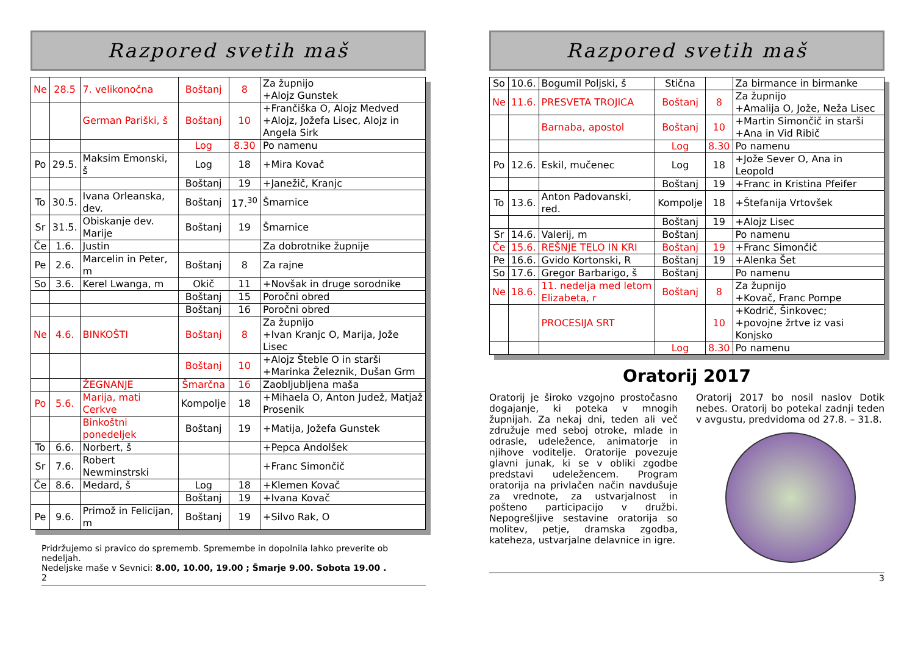Razpored svetih maš
| Ne | 28.5 | 7. velikonočna | Boštanj | 8 | Za župnijo +Alojz Gunstek |
| | | German Pariški, š | Boštanj | 10 | +Frančiška O, Alojz Medved +Alojz, Jožefa Lisec, Alojz in Angela Sirk |
| | | | Log | 8.30 | Po namenu |
| Po | 29.5. | Maksim Emonski, š | Log | 18 | +Mira Kovač |
| | | | Boštanj | 19 | +Janežič, Kranjc |
| To | 30.5. | Ivana Orleanska, dev. | Boštanj | 17.<sup>30</sup> | Šmarnice |
| Sr | 31.5. | Obiskanje dev. Marije | Boštanj | 19 | Šmarnice |
| Če | 1.6. | Justin | | | Za dobrotnike župnije |
| Pe | 2.6. | Marcelin in Peter, m | Boštanj | 8 | Za rajne |
| So | 3.6. | Kerel Lwanga, m | Okič | 11 | +Novšak in druge sorodnike |
| | | | Boštanj | 15 | Poročni obred |
| | | | Boštanj | 16 | Poročni obred |
| Ne | 4.6. | BINKOŠTI | Boštanj | 8 | Za župnijo +Ivan Kranjc O, Marija, Jože Lisec |
| | | | Boštanj | 10 | +Alojz Šteble O in starši +Marinka Železnik, Dušan Grm |
| | | ŽEGNANJE | Šmarčna | 16 | Zaobljubljena maša |
| Po | 5.6. | Marija, mati Cerkve | Kompolje | 18 | +Mihaela O, Anton Judež, Matjaž Prosenik |
| | | Binkoštni ponedeljek | Boštanj | 19 | +Matija, Jožefa Gunstek |
| To | 6.6. | Norbert, š | | | +Pepca Andolšek |
| Sr | 7.6. | Robert Newminstrski | | | +Franc Simončič |
| Če | 8.6. | Medard, š | Log | 18 | +Klemen Kovač |
| | | | Boštanj | 19 | +Ivana Kovač |
| Pe | 9.6. | Primož in Felicijan, m | Boštanj | 19 | +Silvo Rak, O |
Pridržujemo si pravico do sprememb. Spremembe in dopolnila lahko preverite ob nedeljah.
Nedeljske maše v Sevnici: 8.00, 10.00, 19.00 ; Šmarje 9.00. Sobota 19.00 .
2
Razpored svetih maš
| So | 10.6. | Bogumil Poljski, š | Stična | | Za birmance in birmanke |
| Ne | 11.6. | PRESVETA TROJICA | Boštanj | 8 | Za župnijo +Amalija O, Jože, Neža Lisec |
| | | Barnaba, apostol | Boštanj | 10 | +Martin Simončič in starši +Ana in Vid Ribič |
| | | | Log | 8.30 | Po namenu |
| Po | 12.6. | Eskil, mučenec | Log | 18 | +Jože Sever O, Ana in Leopold |
| | | | Boštanj | 19 | +Franc in Kristina Pfeifer |
| To | 13.6. | Anton Padovanski, red. | Kompolje | 18 | +Štefanija Vrtovšek |
| | | | Boštanj | 19 | +Alojz Lisec |
| Sr | 14.6. | Valerij, m | Boštanj | | Po namenu |
| Če | 15.6. | REŠNJE TELO IN KRI | Boštanj | 19 | +Franc Simončič |
| Pe | 16.6. | Gvido Kortonski, R | Boštanj | 19 | +Alenka Šet |
| So | 17.6. | Gregor Barbarigo, š | Boštanj | | Po namenu |
| Ne | 18.6. | 11. nedelja med letom Elizabeta, r | Boštanj | 8 | Za župnijo +Kovač, Franc Pompe |
| | | PROCESIJA SRT | | 10 | +Kodrič, Šinkovec; +povojne žrtve iz vasi Konjsko |
| | | | Log | 8.30 | Po namenu |
Oratorij 2017
Oratorij je široko vzgojno prostočasno dogajanje, ki poteka v mnogih župnijah. Za nekaj dni, teden ali več združuje med seboj otroke, mlade in odrasle, udeležence, animatorje in njihove voditelje. Oratorije povezuje glavni junak, ki se v obliki zgodbe predstavi udeležencem. Program oratorija na privlačen način navdušuje za vrednote, za ustvarjalnost in pošteno participacijo v družbi. Nepogrešljive sestavine oratorija so molitev, petje, dramska zgodba, kateheza, ustvarjalne delavnice in igre.
Oratorij 2017 bo nosil naslov Dotik nebes. Oratorij bo potekal zadnji teden v avgustu, predvidoma od 27.8. – 31.8.
3